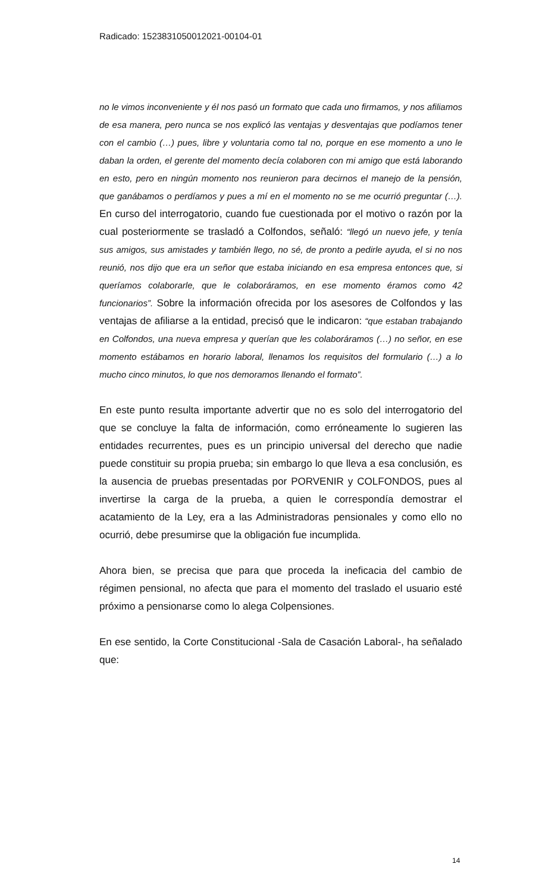Radicado: 1523831050012021-00104-01
no le vimos inconveniente y él nos pasó un formato que cada uno firmamos, y nos afiliamos de esa manera, pero nunca se nos explicó las ventajas y desventajas que podíamos tener con el cambio (…) pues, libre y voluntaria como tal no, porque en ese momento a uno le daban la orden, el gerente del momento decía colaboren con mi amigo que está laborando en esto, pero en ningún momento nos reunieron para decirnos el manejo de la pensión, que ganábamos o perdíamos y pues a mí en el momento no se me ocurrió preguntar (…). En curso del interrogatorio, cuando fue cuestionada por el motivo o razón por la cual posteriormente se trasladó a Colfondos, señaló: “llegó un nuevo jefe, y tenía sus amigos, sus amistades y también llego, no sé, de pronto a pedirle ayuda, el si no nos reunió, nos dijo que era un señor que estaba iniciando en esa empresa entonces que, si queríamos colaborarle, que le colaboráramos, en ese momento éramos como 42 funcionarios”. Sobre la información ofrecida por los asesores de Colfondos y las ventajas de afiliarse a la entidad, precisó que le indicaron: “que estaban trabajando en Colfondos, una nueva empresa y querían que les colaboráramos (…) no señor, en ese momento estábamos en horario laboral, llenamos los requisitos del formulario (…) a lo mucho cinco minutos, lo que nos demoramos llenando el formato”.
En este punto resulta importante advertir que no es solo del interrogatorio del que se concluye la falta de información, como erróneamente lo sugieren las entidades recurrentes, pues es un principio universal del derecho que nadie puede constituir su propia prueba; sin embargo lo que lleva a esa conclusión, es la ausencia de pruebas presentadas por PORVENIR y COLFONDOS, pues al invertirse la carga de la prueba, a quien le correspondía demostrar el acatamiento de la Ley, era a las Administradoras pensionales y como ello no ocurrió, debe presumirse que la obligación fue incumplida.
Ahora bien, se precisa que para que proceda la ineficacia del cambio de régimen pensional, no afecta que para el momento del traslado el usuario esté próximo a pensionarse como lo alega Colpensiones.
En ese sentido, la Corte Constitucional -Sala de Casación Laboral-, ha señalado que:
14